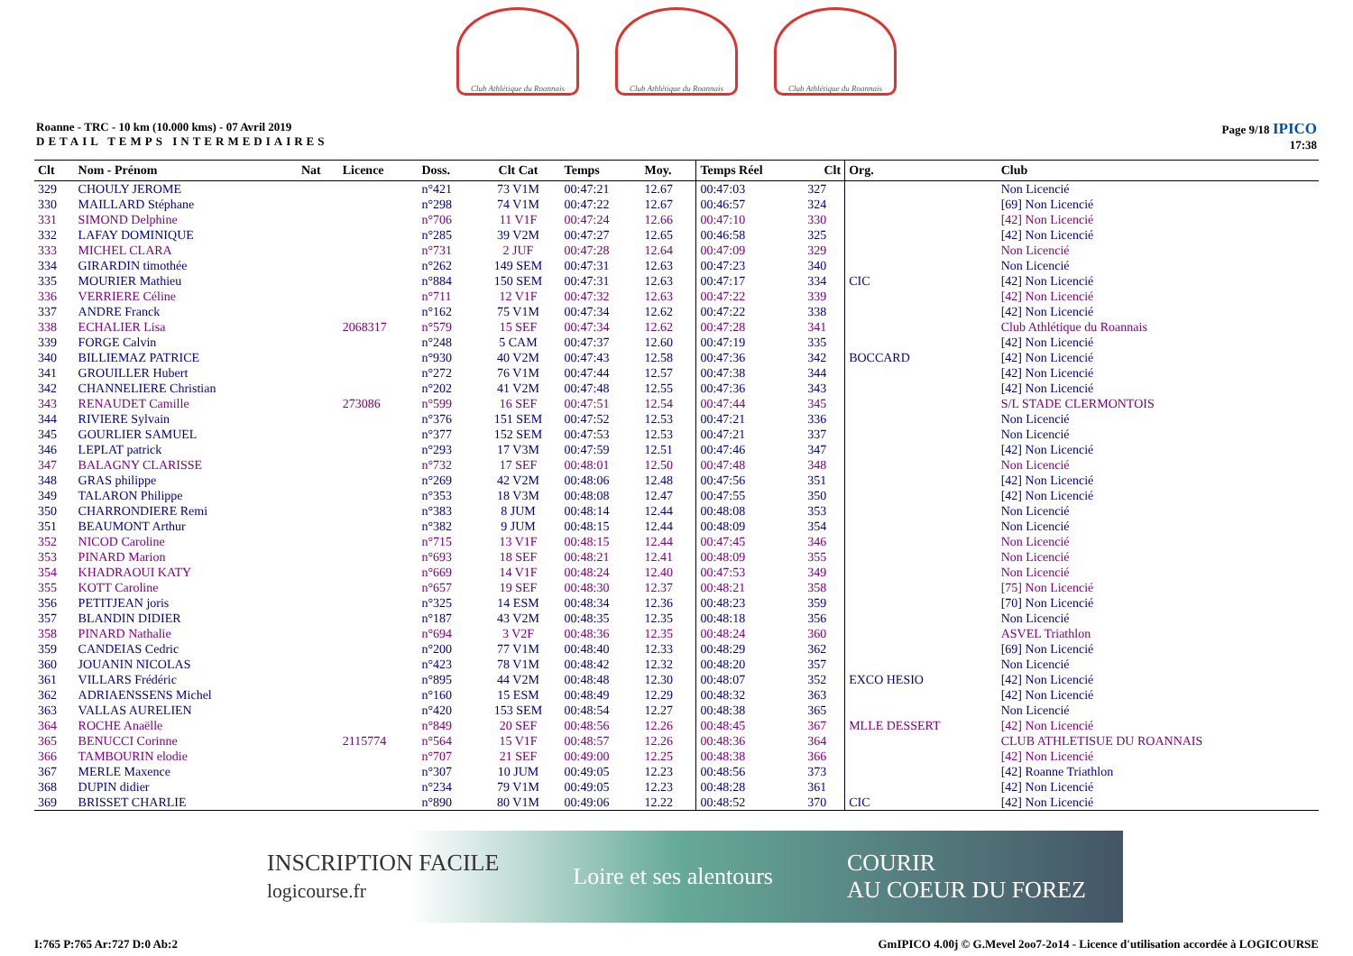Club Athlétique du Roannais
Club Athlétique du Roannais
Club Athlétique du Roannais
Roanne - TRC - 10 km (10.000 kms) - 07 Avril 2019
DETAIL TEMPS INTERMEDIAIRES
Page 9/18 IPICO
17:38
| Clt | Nom - Prénom | Nat | Licence | Doss. | Clt Cat | Temps | Moy. | Temps Réel | Clt | Org. | Club |
| --- | --- | --- | --- | --- | --- | --- | --- | --- | --- | --- | --- |
| 329 | CHOULY JEROME | | | n°421 | 73 V1M | 00:47:21 | 12.67 | 00:47:03 | 327 | | Non Licencié |
| 330 | MAILLARD Stéphane | | | n°298 | 74 V1M | 00:47:22 | 12.67 | 00:46:57 | 324 | | [69] Non Licencié |
| 331 | SIMOND Delphine | | | n°706 | 11 V1F | 00:47:24 | 12.66 | 00:47:10 | 330 | | [42] Non Licencié |
| 332 | LAFAY DOMINIQUE | | | n°285 | 39 V2M | 00:47:27 | 12.65 | 00:46:58 | 325 | | [42] Non Licencié |
| 333 | MICHEL CLARA | | | n°731 | 2 JUF | 00:47:28 | 12.64 | 00:47:09 | 329 | | Non Licencié |
| 334 | GIRARDIN timothée | | | n°262 | 149 SEM | 00:47:31 | 12.63 | 00:47:23 | 340 | | Non Licencié |
| 335 | MOURIER Mathieu | | | n°884 | 150 SEM | 00:47:31 | 12.63 | 00:47:17 | 334 | CIC | [42] Non Licencié |
| 336 | VERRIERE Céline | | | n°711 | 12 V1F | 00:47:32 | 12.63 | 00:47:22 | 339 | | [42] Non Licencié |
| 337 | ANDRE Franck | | | n°162 | 75 V1M | 00:47:34 | 12.62 | 00:47:22 | 338 | | [42] Non Licencié |
| 338 | ECHALIER Lisa | | 2068317 | n°579 | 15 SEF | 00:47:34 | 12.62 | 00:47:28 | 341 | | Club Athlétique du Roannais |
| 339 | FORGE Calvin | | | n°248 | 5 CAM | 00:47:37 | 12.60 | 00:47:19 | 335 | | [42] Non Licencié |
| 340 | BILLIEMAZ PATRICE | | | n°930 | 40 V2M | 00:47:43 | 12.58 | 00:47:36 | 342 | BOCCARD | [42] Non Licencié |
| 341 | GROUILLER Hubert | | | n°272 | 76 V1M | 00:47:44 | 12.57 | 00:47:38 | 344 | | [42] Non Licencié |
| 342 | CHANNELIERE Christian | | | n°202 | 41 V2M | 00:47:48 | 12.55 | 00:47:36 | 343 | | [42] Non Licencié |
| 343 | RENAUDET Camille | | 273086 | n°599 | 16 SEF | 00:47:51 | 12.54 | 00:47:44 | 345 | | S/L STADE CLERMONTOIS |
| 344 | RIVIERE Sylvain | | | n°376 | 151 SEM | 00:47:52 | 12.53 | 00:47:21 | 336 | | Non Licencié |
| 345 | GOURLIER SAMUEL | | | n°377 | 152 SEM | 00:47:53 | 12.53 | 00:47:21 | 337 | | Non Licencié |
| 346 | LEPLAT patrick | | | n°293 | 17 V3M | 00:47:59 | 12.51 | 00:47:46 | 347 | | [42] Non Licencié |
| 347 | BALAGNY CLARISSE | | | n°732 | 17 SEF | 00:48:01 | 12.50 | 00:47:48 | 348 | | Non Licencié |
| 348 | GRAS philippe | | | n°269 | 42 V2M | 00:48:06 | 12.48 | 00:47:56 | 351 | | [42] Non Licencié |
| 349 | TALARON Philippe | | | n°353 | 18 V3M | 00:48:08 | 12.47 | 00:47:55 | 350 | | [42] Non Licencié |
| 350 | CHARRONDIERE Remi | | | n°383 | 8 JUM | 00:48:14 | 12.44 | 00:48:08 | 353 | | Non Licencié |
| 351 | BEAUMONT Arthur | | | n°382 | 9 JUM | 00:48:15 | 12.44 | 00:48:09 | 354 | | Non Licencié |
| 352 | NICOD Caroline | | | n°715 | 13 V1F | 00:48:15 | 12.44 | 00:47:45 | 346 | | Non Licencié |
| 353 | PINARD Marion | | | n°693 | 18 SEF | 00:48:21 | 12.41 | 00:48:09 | 355 | | Non Licencié |
| 354 | KHADRAOUI KATY | | | n°669 | 14 V1F | 00:48:24 | 12.40 | 00:47:53 | 349 | | Non Licencié |
| 355 | KOTT Caroline | | | n°657 | 19 SEF | 00:48:30 | 12.37 | 00:48:21 | 358 | | [75] Non Licencié |
| 356 | PETITJEAN joris | | | n°325 | 14 ESM | 00:48:34 | 12.36 | 00:48:23 | 359 | | [70] Non Licencié |
| 357 | BLANDIN DIDIER | | | n°187 | 43 V2M | 00:48:35 | 12.35 | 00:48:18 | 356 | | Non Licencié |
| 358 | PINARD Nathalie | | | n°694 | 3 V2F | 00:48:36 | 12.35 | 00:48:24 | 360 | | ASVEL Triathlon |
| 359 | CANDEIAS Cedric | | | n°200 | 77 V1M | 00:48:40 | 12.33 | 00:48:29 | 362 | | [69] Non Licencié |
| 360 | JOUANIN NICOLAS | | | n°423 | 78 V1M | 00:48:42 | 12.32 | 00:48:20 | 357 | | Non Licencié |
| 361 | VILLARS Frédéric | | | n°895 | 44 V2M | 00:48:48 | 12.30 | 00:48:07 | 352 | EXCO HESIO | [42] Non Licencié |
| 362 | ADRIAENSSENS Michel | | | n°160 | 15 ESM | 00:48:49 | 12.29 | 00:48:32 | 363 | | [42] Non Licencié |
| 363 | VALLAS AURELIEN | | | n°420 | 153 SEM | 00:48:54 | 12.27 | 00:48:38 | 365 | | Non Licencié |
| 364 | ROCHE Anaëlle | | | n°849 | 20 SEF | 00:48:56 | 12.26 | 00:48:45 | 367 | MLLE DESSERT | [42] Non Licencié |
| 365 | BENUCCI Corinne | | 2115774 | n°564 | 15 V1F | 00:48:57 | 12.26 | 00:48:36 | 364 | | CLUB ATHLETISUE DU ROANNAIS |
| 366 | TAMBOURIN elodie | | | n°707 | 21 SEF | 00:49:00 | 12.25 | 00:48:38 | 366 | | [42] Non Licencié |
| 367 | MERLE Maxence | | | n°307 | 10 JUM | 00:49:05 | 12.23 | 00:48:56 | 373 | | [42] Roanne Triathlon |
| 368 | DUPIN didier | | | n°234 | 79 V1M | 00:49:05 | 12.23 | 00:48:28 | 361 | | [42] Non Licencié |
| 369 | BRISSET CHARLIE | | | n°890 | 80 V1M | 00:49:06 | 12.22 | 00:48:52 | 370 | CIC | [42] Non Licencié |
INSCRIPTION FACILE
logicourse.fr Loire et ses alentours COURIR
AU COEUR DU FOREZ
I:765 P:765 Ar:727 D:0 Ab:2 GmIPICO 4.00j © G.Mevel 2oo7-2o14 - Licence d'utilisation accordée à LOGICOURSE